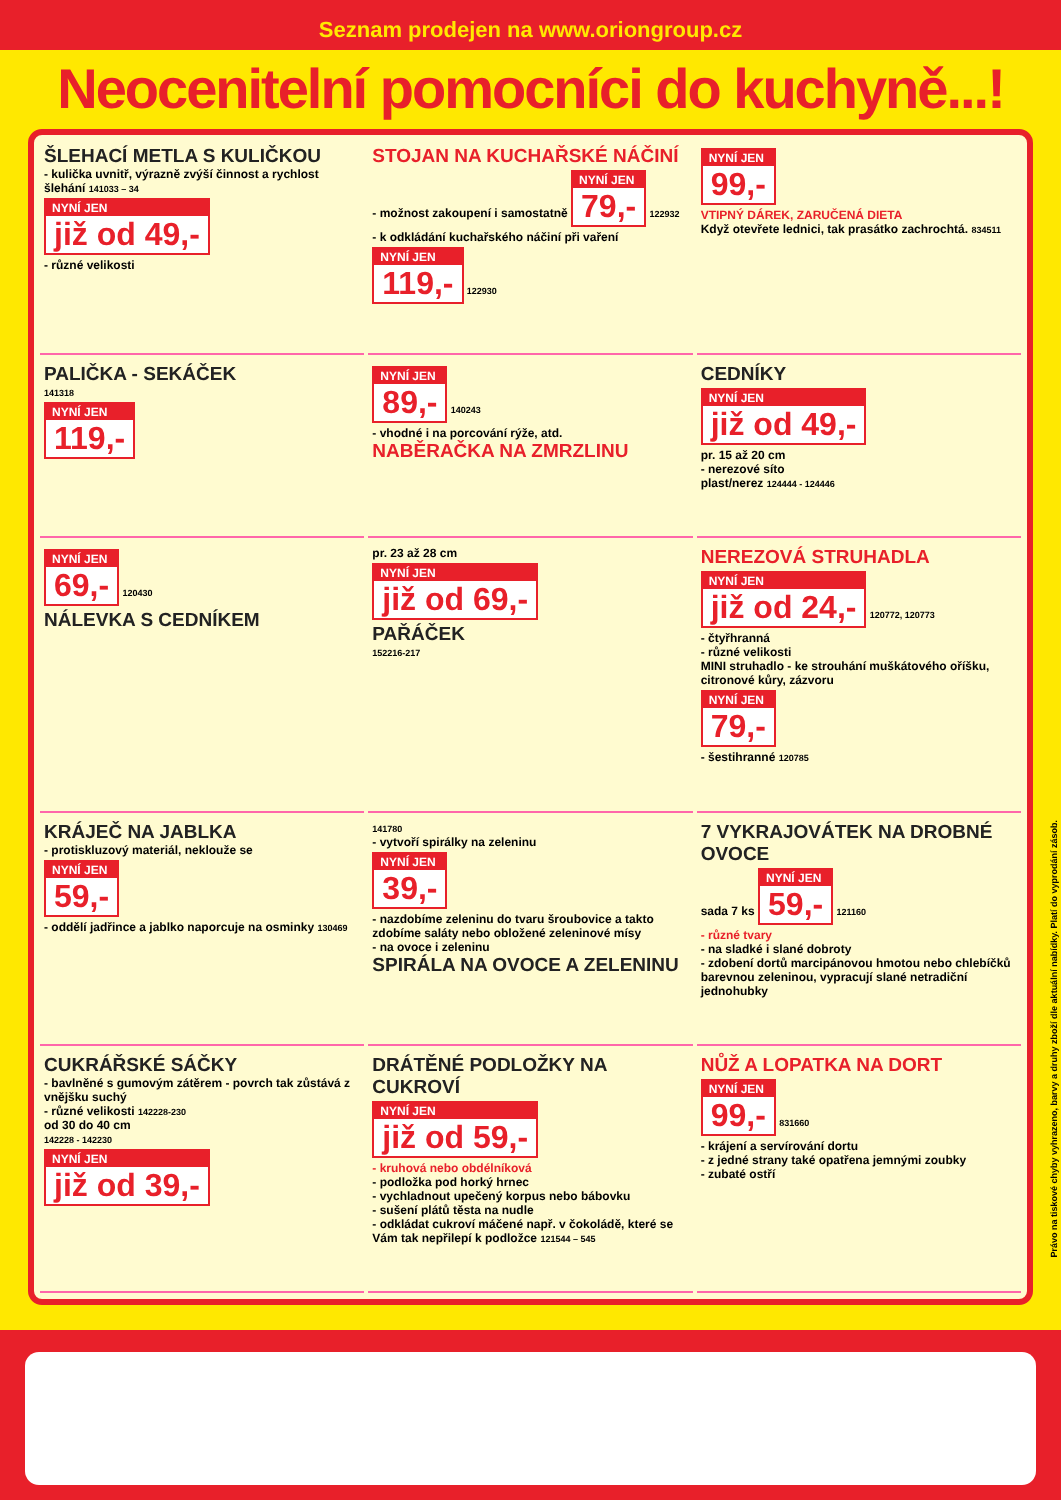Seznam prodejen na www.oriongroup.cz
Neocenitelní pomocníci do kuchyně...!
ŠLEHACÍ METLA S KULIČKOU
- kulička uvnitř, výrazně zvýší činnost a rychlost šlehání 141033 – 34
NYNÍ JEN již od 49,-
- různé velikosti
STOJAN NA KUCHAŘSKÉ NÁČINÍ
- možnost zakoupení i samostatně
NYNÍ JEN 79,-
122932
- k odkládání kuchařského náčiní při vaření
NYNÍ JEN 119,-
122930
NYNÍ JEN 99,-
VTIPNÝ DÁREK, ZARUČENÁ DIETA
Když otevřete lednici, tak prasátko zachrochtá. 834511
PALIČKA - SEKÁČEK
141318
NYNÍ JEN 119,-
NYNÍ JEN 89,-
140243
- vhodné i na porcování rýže, atd.
NABĚRAČKA NA ZMRZLINU
CEDNÍKY
NYNÍ JEN již od 49,-
pr. 15 až 20 cm
- nerezové síto
plast/nerez 124444 - 124446
NYNÍ JEN 69,-
120430
NÁLEVKA S CEDNÍKEM
pr. 23 až 28 cm
NYNÍ JEN již od 69,-
PAŘÁČEK
152216-217
NEREZOVÁ STRUHADLA
NYNÍ JEN již od 24,-
120772, 120773
- čtyřhranná
- různé velikosti
MINI struhadlo - ke strouhání muškátového oříšku, citronové kůry, zázvoru
NYNÍ JEN 79,-
- šestihranné 120785
KRÁJEČ NA JABLKA
- protiskluzový materiál, neklouže se
NYNÍ JEN 59,-
- oddělí jadřince a jablko naporcuje na osminky 130469
141780
- vytvoří spirálky na zeleninu
NYNÍ JEN 39,-
- nazdobíme zeleninu do tvaru šroubovice a takto zdobíme saláty nebo obložené zeleninové mísy
- na ovoce i zeleninu
SPIRÁLA NA OVOCE A ZELENINU
7 VYKRAJOVÁTEK NA DROBNÉ OVOCE
sada 7 ks
NYNÍ JEN 59,-
121160
- různé tvary
- na sladké i slané dobroty
- zdobení dortů marcipánovou hmotou nebo chlebíčků barevnou zeleninou, vypracují slané netradiční jednohubky
CUKRÁŘSKÉ SÁČKY
- bavlněné s gumovým zátěrem - povrch tak zůstává z vnějšku suchý
- různé velikosti 142228-230
od 30 do 40 cm
142228 - 142230
NYNÍ JEN již od 39,-
DRÁTĚNÉ PODLOŽKY NA CUKROVÍ
NYNÍ JEN již od 59,-
- kruhová nebo obdélníková
- podložka pod horký hrnec
- vychladnout upečený korpus nebo bábovku
- sušení plátů těsta na nudle
- odkládat cukroví máčené např. v čokoládě, které se Vám tak nepřilepí k podložce 121544 – 545
NŮŽ A LOPATKA NA DORT
NYNÍ JEN 99,-
831660
- krájení a servírování dortu
- z jedné strany také opatřena jemnými zoubky
- zubaté ostří
Právo na tiskové chyby vyhrazeno, barvy a druhy zboží dle aktuální nabídky. Platí do vyprodání zásob.